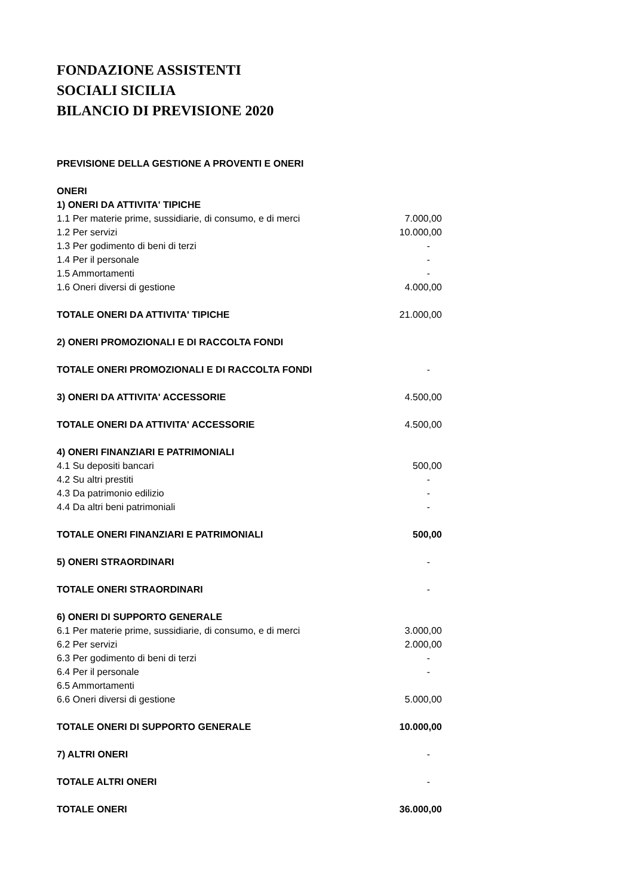FONDAZIONE ASSISTENTI
SOCIALI SICILIA
BILANCIO DI PREVISIONE 2020
| PREVISIONE DELLA GESTIONE A PROVENTI E ONERI | |
| ONERI | |
| 1) ONERI DA ATTIVITA' TIPICHE | |
| 1.1 Per materie prime, sussidiarie, di consumo, e di merci | 7.000,00 |
| 1.2 Per servizi | 10.000,00 |
| 1.3 Per godimento di beni di terzi | - |
| 1.4 Per il personale | - |
| 1.5 Ammortamenti | - |
| 1.6 Oneri diversi di gestione | 4.000,00 |
| TOTALE ONERI DA ATTIVITA' TIPICHE | 21.000,00 |
| 2) ONERI PROMOZIONALI E DI RACCOLTA FONDI | |
| TOTALE ONERI PROMOZIONALI E DI RACCOLTA FONDI | - |
| 3) ONERI DA ATTIVITA' ACCESSORIE | 4.500,00 |
| TOTALE ONERI DA ATTIVITA' ACCESSORIE | 4.500,00 |
| 4) ONERI FINANZIARI E PATRIMONIALI | |
| 4.1 Su depositi bancari | 500,00 |
| 4.2 Su altri prestiti | - |
| 4.3 Da patrimonio edilizio | - |
| 4.4 Da altri beni patrimoniali | - |
| TOTALE ONERI FINANZIARI E PATRIMONIALI | 500,00 |
| 5) ONERI STRAORDINARI | - |
| TOTALE ONERI STRAORDINARI | - |
| 6) ONERI DI SUPPORTO GENERALE | |
| 6.1 Per materie prime, sussidiarie, di consumo, e di merci | 3.000,00 |
| 6.2 Per servizi | 2.000,00 |
| 6.3 Per godimento di beni di terzi | - |
| 6.4 Per il personale | - |
| 6.5 Ammortamenti | |
| 6.6 Oneri diversi di gestione | 5.000,00 |
| TOTALE ONERI DI SUPPORTO GENERALE | 10.000,00 |
| 7) ALTRI ONERI | - |
| TOTALE ALTRI ONERI | - |
| TOTALE ONERI | 36.000,00 |